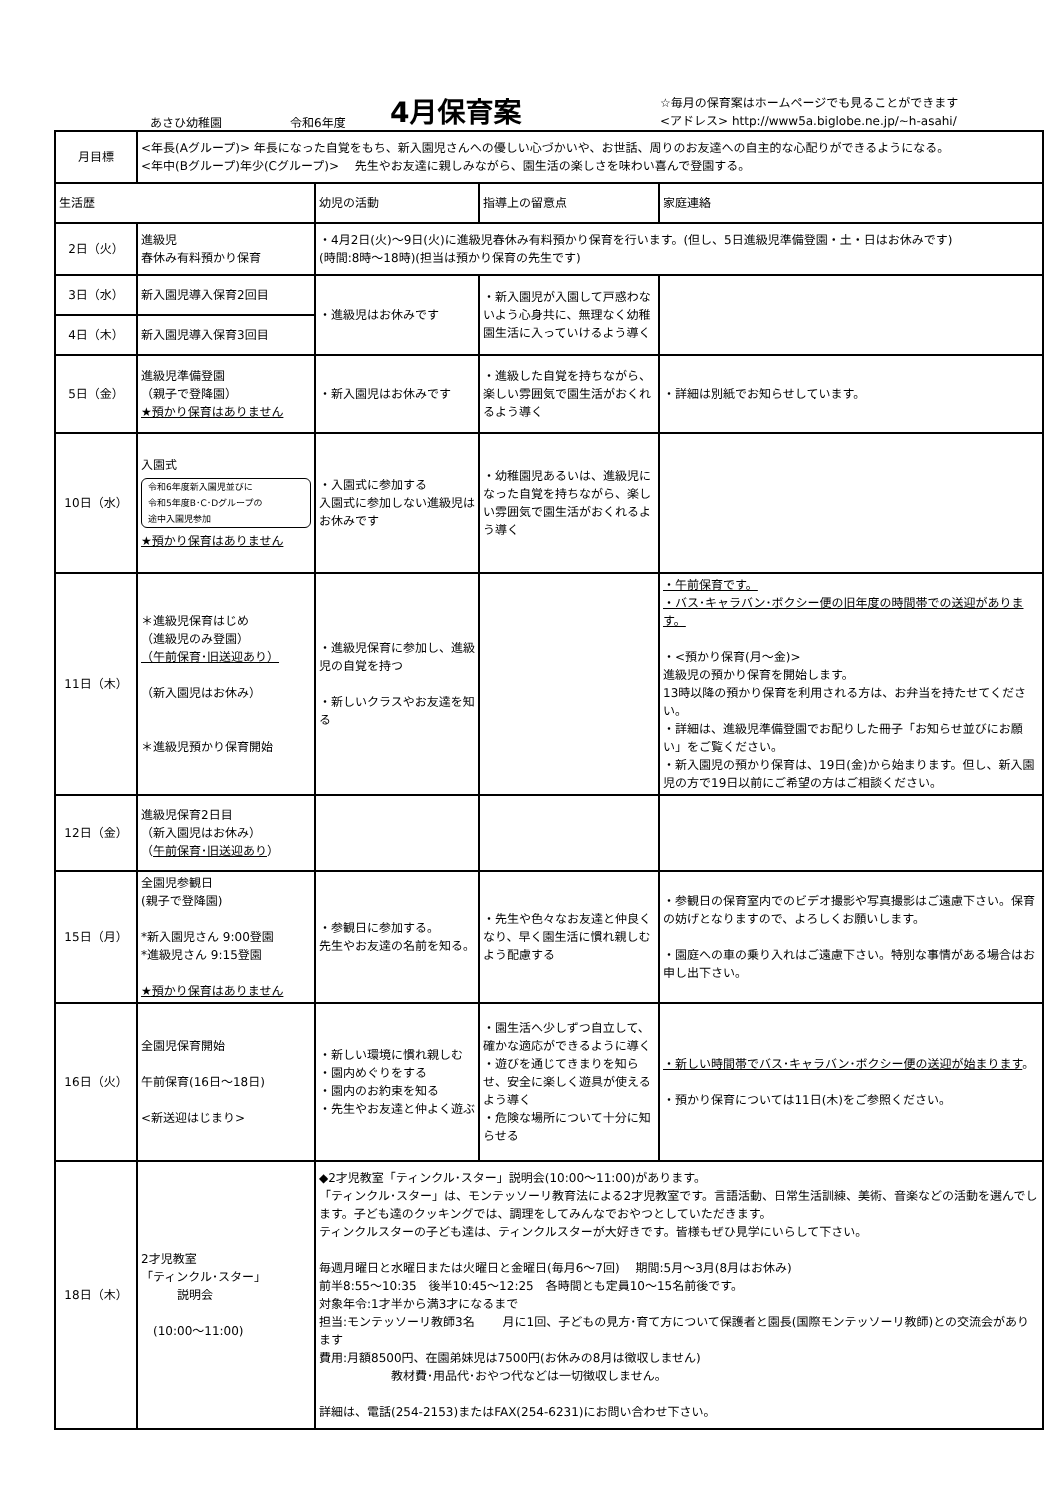あさひ幼稚園
令和6年度
4月保育案
☆毎月の保育案はホームページでも見ることができます
<アドレス> http://www5a.biglobe.ne.jp/~h-asahi/
| 月目標 | <年長(Aグループ)> 年長になった自覚をもち、新入園児さんへの優しい心づかいや、お世話、周りのお友達への自主的な心配りができるようになる。 <年中(Bグループ)年少(Cグループ)> 先生やお友達に親しみながら、園生活の楽しさを味わい喜んで登園する。 | | | |
| 生活歴 | | 幼児の活動 | 指導上の留意点 | 家庭連絡 |
| 2日（火） | 進級児 春休み有料預かり保育 | ・4月2日(火)～9日(火)に進級児春休み有料預かり保育を行います。(但し、5日進級児準備登園・土・日はお休みです) (時間:8時～18時)(担当は預かり保育の先生です) | | |
| 3日（水） | 新入園児導入保育2回目 | ・進級児はお休みです | ・新入園児が入園して戸惑わないよう心身共に、無理なく幼稚園生活に入っていけるよう導く | |
| 4日（木） | 新入園児導入保育3回目 | | | |
| 5日（金） | 進級児準備登園 （親子で登降園） ★預かり保育はありません | ・新入園児はお休みです | ・進級した自覚を持ちながら、楽しい雰囲気で園生活がおくれるよう導く | ・詳細は別紙でお知らせしています。 |
| 10日（水） | 入園式 令和6年度新入園児並びに 令和5年度B･C･Dグループの 途中入園児参加 ★預かり保育はありません | ・入園式に参加する 入園式に参加しない進級児はお休みです | ・幼稚園児あるいは、進級児になった自覚を持ちながら、楽しい雰囲気で園生活がおくれるよう導く | |
| 11日（木） | ＊進級児保育はじめ （進級児のみ登園） （午前保育･旧送迎あり） （新入園児はお休み） ＊進級児預かり保育開始 | ・進級児保育に参加し、進級児の自覚を持つ ・新しいクラスやお友達を知る | | ・午前保育です。 ・バス･キャラバン･ボクシー便の旧年度の時間帯での送迎があります。 ・<預かり保育(月～金)> 進級児の預かり保育を開始します。 13時以降の預かり保育を利用される方は、お弁当を持たせてください。 ・詳細は、進級児準備登園でお配りした冊子「お知らせ並びにお願い」をご覧ください。 ・新入園児の預かり保育は、19日(金)から始まります。但し、新入園児の方で19日以前にご希望の方はご相談ください。 |
| 12日（金） | 進級児保育2日目 （新入園児はお休み） （ 午前保育･旧送迎あり ） | | | |
| 15日（月） | 全園児参観日 (親子で登降園) *新入園児さん 9:00登園 *進級児さん 9:15登園 ★預かり保育はありません | ・参観日に参加する。 先生やお友達の名前を知る。 | ・先生や色々なお友達と仲良くなり、早く園生活に慣れ親しむよう配慮する | ・参観日の保育室内でのビデオ撮影や写真撮影はご遠慮下さい。保育の妨げとなりますので、よろしくお願いします。 ・園庭への車の乗り入れはご遠慮下さい。特別な事情がある場合はお申し出下さい。 |
| 16日（火） | 全園児保育開始 午前保育(16日～18日) <新送迎はじまり> | ・新しい環境に慣れ親しむ ・園内めぐりをする ・園内のお約束を知る ・先生やお友達と仲よく遊ぶ | ・園生活へ少しずつ自立して、確かな適応ができるように導く ・遊びを通じてきまりを知らせ、安全に楽しく遊具が使えるよう導く ・危険な場所について十分に知らせる | ・新しい時間帯でバス･キャラバン･ボクシー便の送迎が始まります 。 ・預かり保育については11日(木)をご参照ください。 |
| 18日（木） | 2才児教室 「ティンクル･スター」 説明会 (10:00～11:00) | ◆2才児教室「ティンクル･スター」説明会(10:00～11:00)があります。 「ティンクル･スター」は、モンテッソーリ教育法による2才児教室です。言語活動、日常生活訓練、美術、音楽などの活動を選んでします。子ども達のクッキングでは、調理をしてみんなでおやつとしていただきます。 ティンクルスターの子ども達は、ティンクルスターが大好きです。皆様もぜひ見学にいらして下さい。 毎週月曜日と水曜日または火曜日と金曜日(毎月6～7回) 期間:5月～3月(8月はお休み) 前半8:55～10:35 後半10:45～12:25 各時間とも定員10～15名前後です。 対象年令:1才半から満3才になるまで 担当:モンテッソーリ教師3名 月に1回、子どもの見方･育て方について保護者と園長(国際モンテッソーリ教師)との交流会があります 費用:月額8500円、在園弟妹児は7500円(お休みの8月は徴収しません) 教材費･用品代･おやつ代などは一切徴収しません。 詳細は、電話(254-2153)またはFAX(254-6231)にお問い合わせ下さい。 | | |